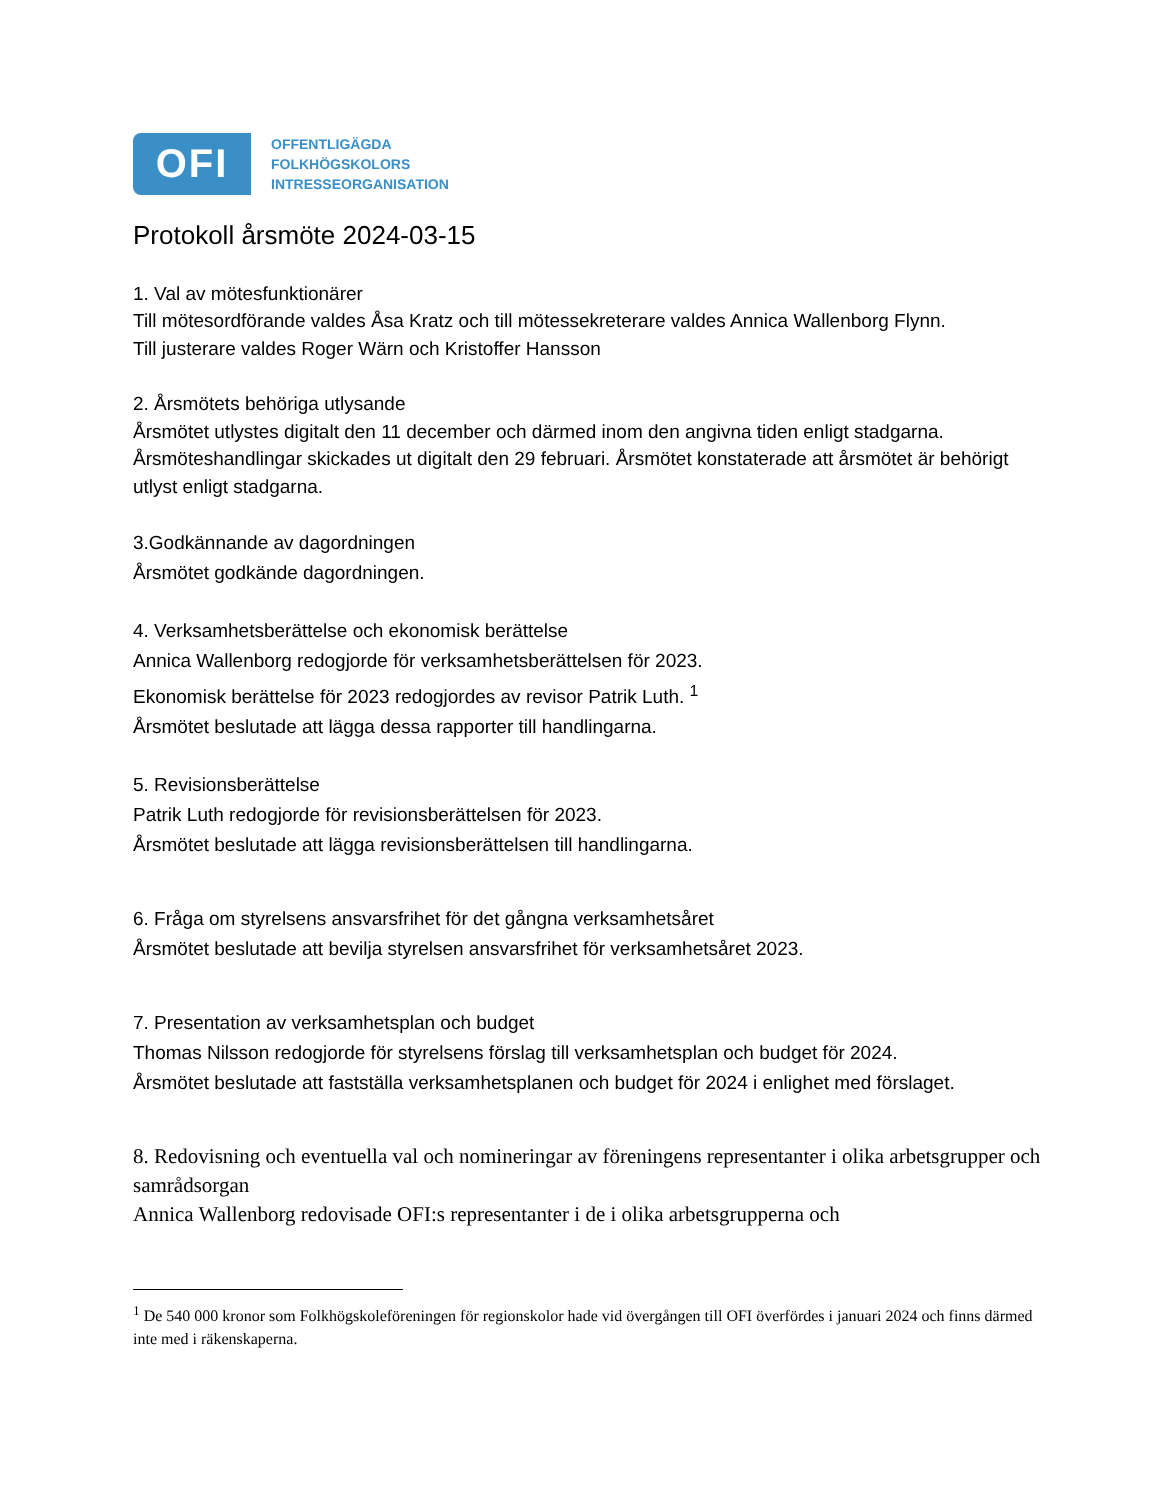OFI
OFFENTLIGÄGDA
FOLKHÖGSKOLORS
INTRESSEORGANISATION
Protokoll årsmöte 2024-03-15
1. Val av mötesfunktionärer
Till mötesordförande valdes Åsa Kratz och till mötessekreterare valdes Annica Wallenborg Flynn.
Till justerare valdes Roger Wärn och Kristoffer Hansson
2. Årsmötets behöriga utlysande
Årsmötet utlystes digitalt den 11 december och därmed inom den angivna tiden enligt stadgarna. Årsmöteshandlingar skickades ut digitalt den 29 februari. Årsmötet konstaterade att årsmötet är behörigt utlyst enligt stadgarna.
3.Godkännande av dagordningen
Årsmötet godkände dagordningen.
4. Verksamhetsberättelse och ekonomisk berättelse
Annica Wallenborg redogjorde för verksamhetsberättelsen för 2023.
Ekonomisk berättelse för 2023 redogjordes av revisor Patrik Luth. <sup>1</sup>
Årsmötet beslutade att lägga dessa rapporter till handlingarna.
5. Revisionsberättelse
Patrik Luth redogjorde för revisionsberättelsen för 2023.
Årsmötet beslutade att lägga revisionsberättelsen till handlingarna.
6. Fråga om styrelsens ansvarsfrihet för det gångna verksamhetsåret
Årsmötet beslutade att bevilja styrelsen ansvarsfrihet för verksamhetsåret 2023.
7. Presentation av verksamhetsplan och budget
Thomas Nilsson redogjorde för styrelsens förslag till verksamhetsplan och budget för 2024.
Årsmötet beslutade att fastställa verksamhetsplanen och budget för 2024 i enlighet med förslaget.
8. Redovisning och eventuella val och nomineringar av föreningens representanter i olika arbetsgrupper och samrådsorgan
Annica Wallenborg redovisade OFI:s representanter i de i olika arbetsgrupperna och
<sup>1</sup> De 540 000 kronor som Folkhögskoleföreningen för regionskolor hade vid övergången till OFI överfördes i januari 2024 och finns därmed inte med i räkenskaperna.